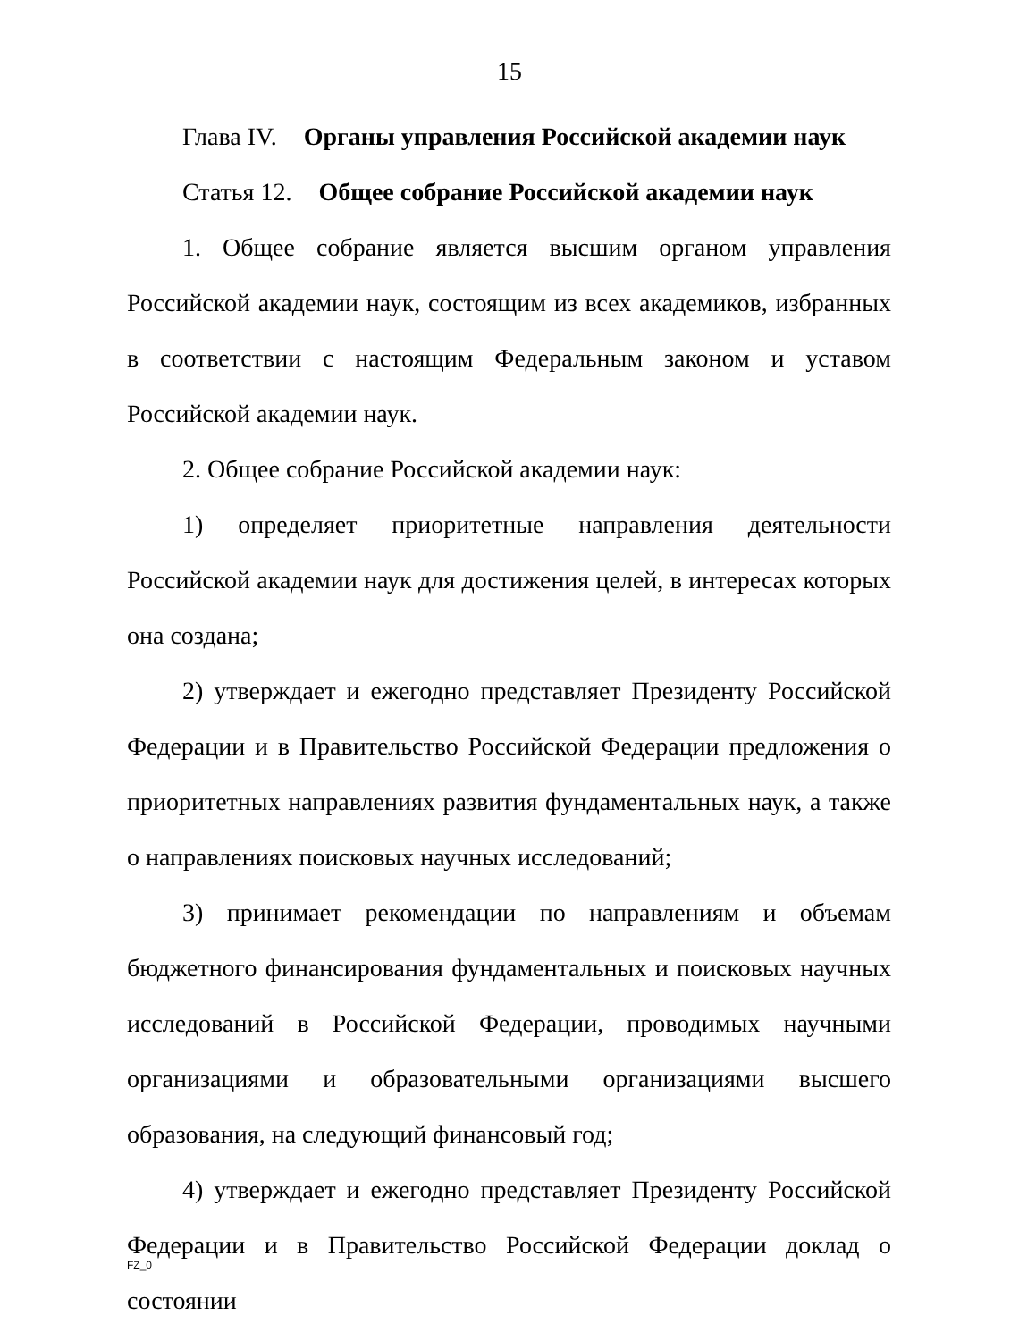15
Глава IV. Органы управления Российской академии наук
Статья 12. Общее собрание Российской академии наук
1. Общее собрание является высшим органом управления Российской академии наук, состоящим из всех академиков, избранных в соответствии с настоящим Федеральным законом и уставом Российской академии наук.
2. Общее собрание Российской академии наук:
1) определяет приоритетные направления деятельности Российской академии наук для достижения целей, в интересах которых она создана;
2) утверждает и ежегодно представляет Президенту Российской Федерации и в Правительство Российской Федерации предложения о приоритетных направлениях развития фундаментальных наук, а также о направлениях поисковых научных исследований;
3) принимает рекомендации по направлениям и объемам бюджетного финансирования фундаментальных и поисковых научных исследований в Российской Федерации, проводимых научными организациями и образовательными организациями высшего образования, на следующий финансовый год;
4) утверждает и ежегодно представляет Президенту Российской Федерации и в Правительство Российской Федерации доклад о состоянии
FZ_0